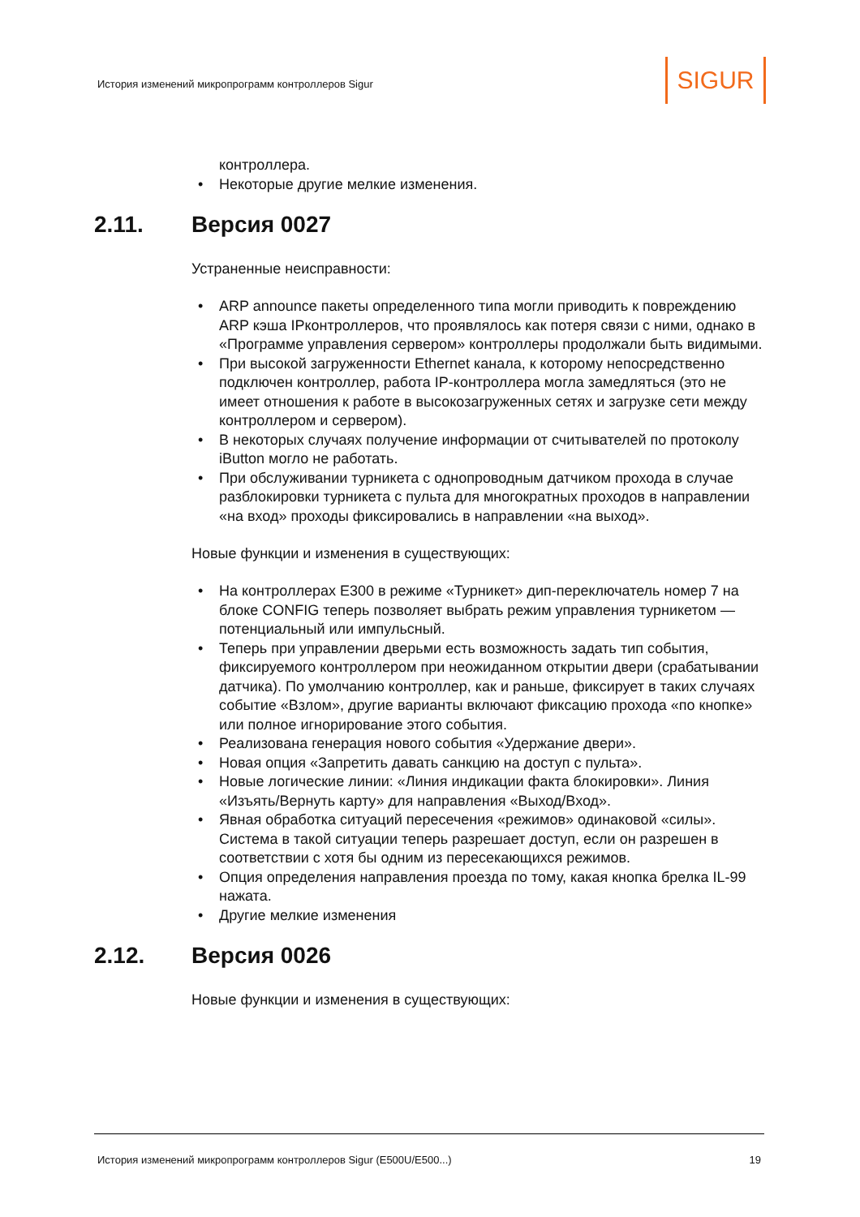История изменений микропрограмм контроллеров Sigur
SIGUR
контроллера.
Некоторые другие мелкие изменения.
2.11. Версия 0027
Устраненные неисправности:
ARP announce пакеты определенного типа могли приводить к повреждению ARP кэша IPконтроллеров, что проявлялось как потеря связи с ними, однако в «Программе управления сервером» контроллеры продолжали быть видимыми.
При высокой загруженности Ethernet канала, к которому непосредственно подключен контроллер, работа IP-контроллера могла замедляться (это не имеет отношения к работе в высокозагруженных сетях и загрузке сети между контроллером и сервером).
В некоторых случаях получение информации от считывателей по протоколу iButton могло не работать.
При обслуживании турникета с однопроводным датчиком прохода в случае разблокировки турникета с пульта для многократных проходов в направлении «на вход» проходы фиксировались в направлении «на выход».
Новые функции и изменения в существующих:
На контроллерах E300 в режиме «Турникет» дип-переключатель номер 7 на блоке CONFIG теперь позволяет выбрать режим управления турникетом — потенциальный или импульсный.
Теперь при управлении дверьми есть возможность задать тип события, фиксируемого контроллером при неожиданном открытии двери (срабатывании датчика). По умолчанию контроллер, как и раньше, фиксирует в таких случаях событие «Взлом», другие варианты включают фиксацию прохода «по кнопке» или полное игнорирование этого события.
Реализована генерация нового события «Удержание двери».
Новая опция «Запретить давать санкцию на доступ с пульта».
Новые логические линии: «Линия индикации факта блокировки». Линия «Изъять/Вернуть карту» для направления «Выход/Вход».
Явная обработка ситуаций пересечения «режимов» одинаковой «силы». Система в такой ситуации теперь разрешает доступ, если он разрешен в соответствии с хотя бы одним из пересекающихся режимов.
Опция определения направления проезда по тому, какая кнопка брелка IL-99 нажата.
Другие мелкие изменения
2.12. Версия 0026
Новые функции и изменения в существующих:
История изменений микропрограмм контроллеров Sigur (E500U/E500...) 19